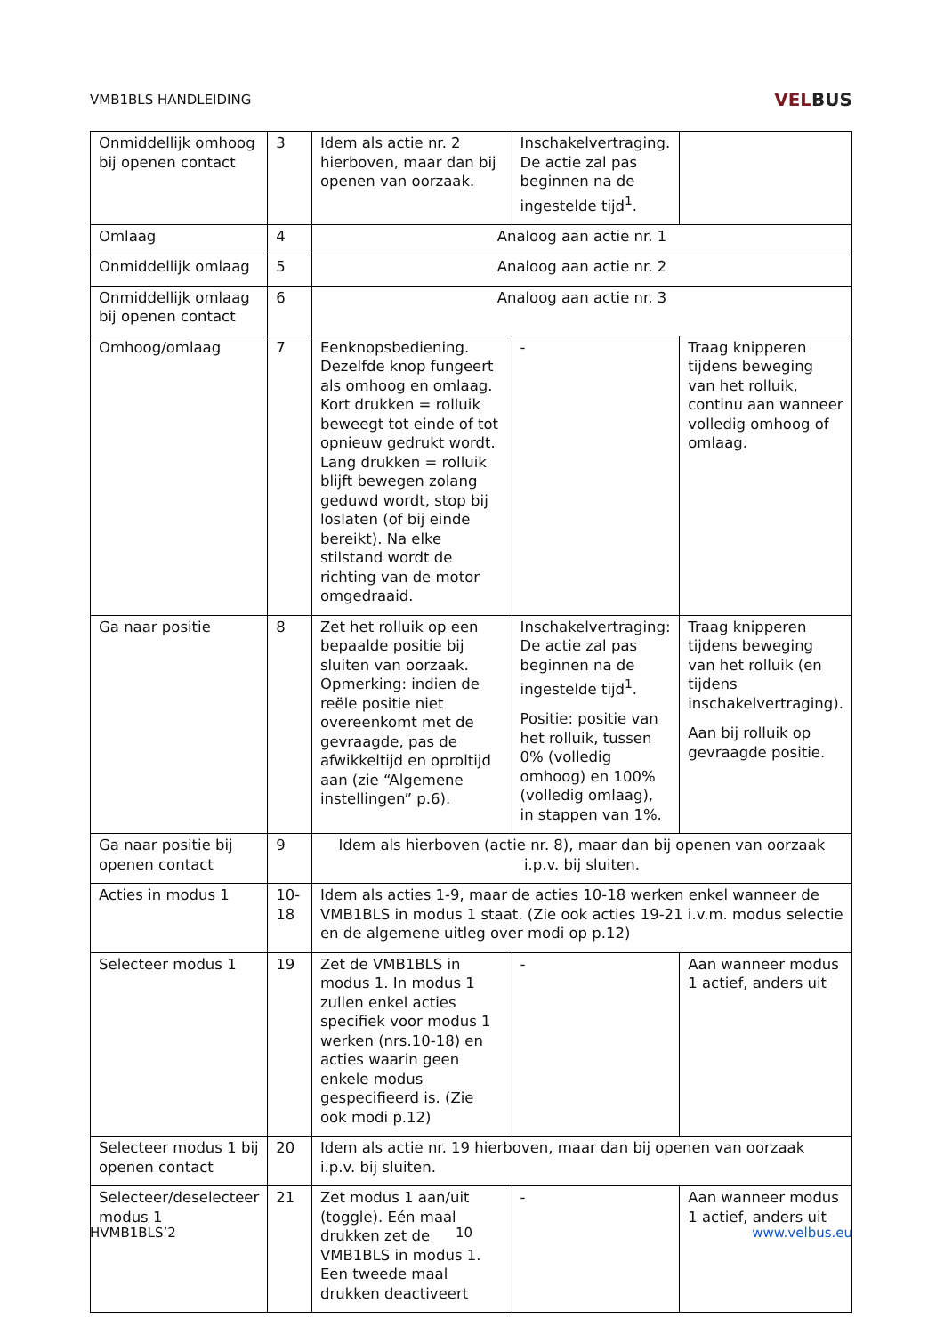VMB1BLS HANDLEIDING
VELBUS
| Onmiddellijk omhoog bij openen contact | 3 | Idem als actie nr. 2 hierboven, maar dan bij openen van oorzaak. | Inschakelvertraging. De actie zal pas beginnen na de ingestelde tijd<sup>1</sup>. | |
| Omlaag | 4 | Analoog aan actie nr. 1 | | |
| Onmiddellijk omlaag | 5 | Analoog aan actie nr. 2 | | |
| Onmiddellijk omlaag bij openen contact | 6 | Analoog aan actie nr. 3 | | |
| Omhoog/omlaag | 7 | Eenknopsbediening. Dezelfde knop fungeert als omhoog en omlaag. Kort drukken = rolluik beweegt tot einde of tot opnieuw gedrukt wordt. Lang drukken = rolluik blijft bewegen zolang geduwd wordt, stop bij loslaten (of bij einde bereikt). Na elke stilstand wordt de richting van de motor omgedraaid. | - | Traag knipperen tijdens beweging van het rolluik, continu aan wanneer volledig omhoog of omlaag. |
| Ga naar positie | 8 | Zet het rolluik op een bepaalde positie bij sluiten van oorzaak. Opmerking: indien de reële positie niet overeenkomt met de gevraagde, pas de afwikkeltijd en oproltijd aan (zie “Algemene instellingen” p.6). | Inschakelvertraging: De actie zal pas beginnen na de ingestelde tijd<sup>1</sup>. Positie: positie van het rolluik, tussen 0% (volledig omhoog) en 100% (volledig omlaag), in stappen van 1%. | Traag knipperen tijdens beweging van het rolluik (en tijdens inschakelvertraging). Aan bij rolluik op gevraagde positie. |
| Ga naar positie bij openen contact | 9 | Idem als hierboven (actie nr. 8), maar dan bij openen van oorzaak i.p.v. bij sluiten. | | |
| Acties in modus 1 | 10-18 | Idem als acties 1-9, maar de acties 10-18 werken enkel wanneer de VMB1BLS in modus 1 staat. (Zie ook acties 19-21 i.v.m. modus selectie en de algemene uitleg over modi op p.12) | | |
| Selecteer modus 1 | 19 | Zet de VMB1BLS in modus 1. In modus 1 zullen enkel acties specifiek voor modus 1 werken (nrs.10-18) en acties waarin geen enkele modus gespecifieerd is. (Zie ook modi p.12) | - | Aan wanneer modus 1 actief, anders uit |
| Selecteer modus 1 bij openen contact | 20 | Idem als actie nr. 19 hierboven, maar dan bij openen van oorzaak i.p.v. bij sluiten. | | |
| Selecteer/deselecteer modus 1 | 21 | Zet modus 1 aan/uit (toggle). Eén maal drukken zet de VMB1BLS in modus 1. Een tweede maal drukken deactiveert | - | Aan wanneer modus 1 actief, anders uit |
HVMB1BLS’2 10 www.velbus.eu